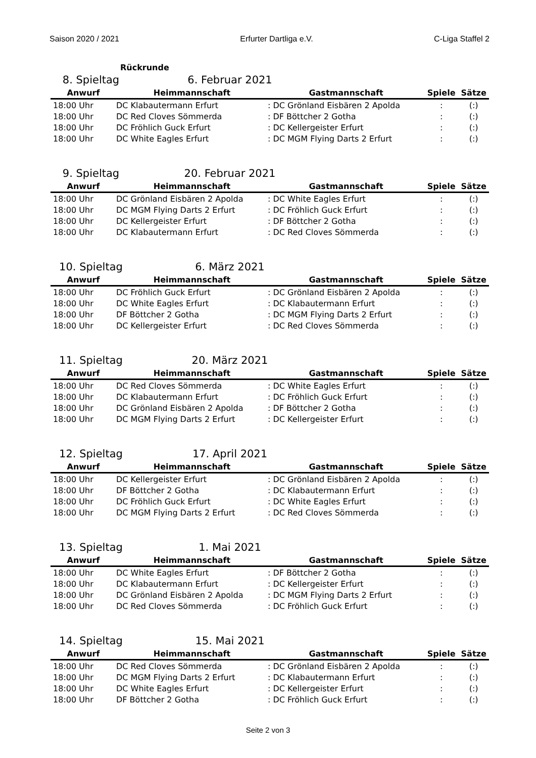Saison 2020 / 2021 Erfurter Dartliga e.V. C-Liga Staffel 2
Rückrunde
8. Spieltag 6. Februar 2021
| Anwurf | Heimmannschaft | Gastmannschaft | Spiele | Sätze |
| --- | --- | --- | --- | --- |
| 18:00 Uhr | DC Klabautermann Erfurt | : DC Grönland Eisbären 2 Apolda | : | (:) |
| 18:00 Uhr | DC Red Cloves Sömmerda | : DF Böttcher 2 Gotha | : | (:) |
| 18:00 Uhr | DC Fröhlich Guck Erfurt | : DC Kellergeister Erfurt | : | (:) |
| 18:00 Uhr | DC White Eagles Erfurt | : DC MGM Flying Darts 2 Erfurt | : | (:) |
9. Spieltag 20. Februar 2021
| Anwurf | Heimmannschaft | Gastmannschaft | Spiele | Sätze |
| --- | --- | --- | --- | --- |
| 18:00 Uhr | DC Grönland Eisbären 2 Apolda | : DC White Eagles Erfurt | : | (:) |
| 18:00 Uhr | DC MGM Flying Darts 2 Erfurt | : DC Fröhlich Guck Erfurt | : | (:) |
| 18:00 Uhr | DC Kellergeister Erfurt | : DF Böttcher 2 Gotha | : | (:) |
| 18:00 Uhr | DC Klabautermann Erfurt | : DC Red Cloves Sömmerda | : | (:) |
10. Spieltag 6. März 2021
| Anwurf | Heimmannschaft | Gastmannschaft | Spiele | Sätze |
| --- | --- | --- | --- | --- |
| 18:00 Uhr | DC Fröhlich Guck Erfurt | : DC Grönland Eisbären 2 Apolda | : | (:) |
| 18:00 Uhr | DC White Eagles Erfurt | : DC Klabautermann Erfurt | : | (:) |
| 18:00 Uhr | DF Böttcher 2 Gotha | : DC MGM Flying Darts 2 Erfurt | : | (:) |
| 18:00 Uhr | DC Kellergeister Erfurt | : DC Red Cloves Sömmerda | : | (:) |
11. Spieltag 20. März 2021
| Anwurf | Heimmannschaft | Gastmannschaft | Spiele | Sätze |
| --- | --- | --- | --- | --- |
| 18:00 Uhr | DC Red Cloves Sömmerda | : DC White Eagles Erfurt | : | (:) |
| 18:00 Uhr | DC Klabautermann Erfurt | : DC Fröhlich Guck Erfurt | : | (:) |
| 18:00 Uhr | DC Grönland Eisbären 2 Apolda | : DF Böttcher 2 Gotha | : | (:) |
| 18:00 Uhr | DC MGM Flying Darts 2 Erfurt | : DC Kellergeister Erfurt | : | (:) |
12. Spieltag 17. April 2021
| Anwurf | Heimmannschaft | Gastmannschaft | Spiele | Sätze |
| --- | --- | --- | --- | --- |
| 18:00 Uhr | DC Kellergeister Erfurt | : DC Grönland Eisbären 2 Apolda | : | (:) |
| 18:00 Uhr | DF Böttcher 2 Gotha | : DC Klabautermann Erfurt | : | (:) |
| 18:00 Uhr | DC Fröhlich Guck Erfurt | : DC White Eagles Erfurt | : | (:) |
| 18:00 Uhr | DC MGM Flying Darts 2 Erfurt | : DC Red Cloves Sömmerda | : | (:) |
13. Spieltag 1. Mai 2021
| Anwurf | Heimmannschaft | Gastmannschaft | Spiele | Sätze |
| --- | --- | --- | --- | --- |
| 18:00 Uhr | DC White Eagles Erfurt | : DF Böttcher 2 Gotha | : | (:) |
| 18:00 Uhr | DC Klabautermann Erfurt | : DC Kellergeister Erfurt | : | (:) |
| 18:00 Uhr | DC Grönland Eisbären 2 Apolda | : DC MGM Flying Darts 2 Erfurt | : | (:) |
| 18:00 Uhr | DC Red Cloves Sömmerda | : DC Fröhlich Guck Erfurt | : | (:) |
14. Spieltag 15. Mai 2021
| Anwurf | Heimmannschaft | Gastmannschaft | Spiele | Sätze |
| --- | --- | --- | --- | --- |
| 18:00 Uhr | DC Red Cloves Sömmerda | : DC Grönland Eisbären 2 Apolda | : | (:) |
| 18:00 Uhr | DC MGM Flying Darts 2 Erfurt | : DC Klabautermann Erfurt | : | (:) |
| 18:00 Uhr | DC White Eagles Erfurt | : DC Kellergeister Erfurt | : | (:) |
| 18:00 Uhr | DF Böttcher 2 Gotha | : DC Fröhlich Guck Erfurt | : | (:) |
Seite 2 von 3